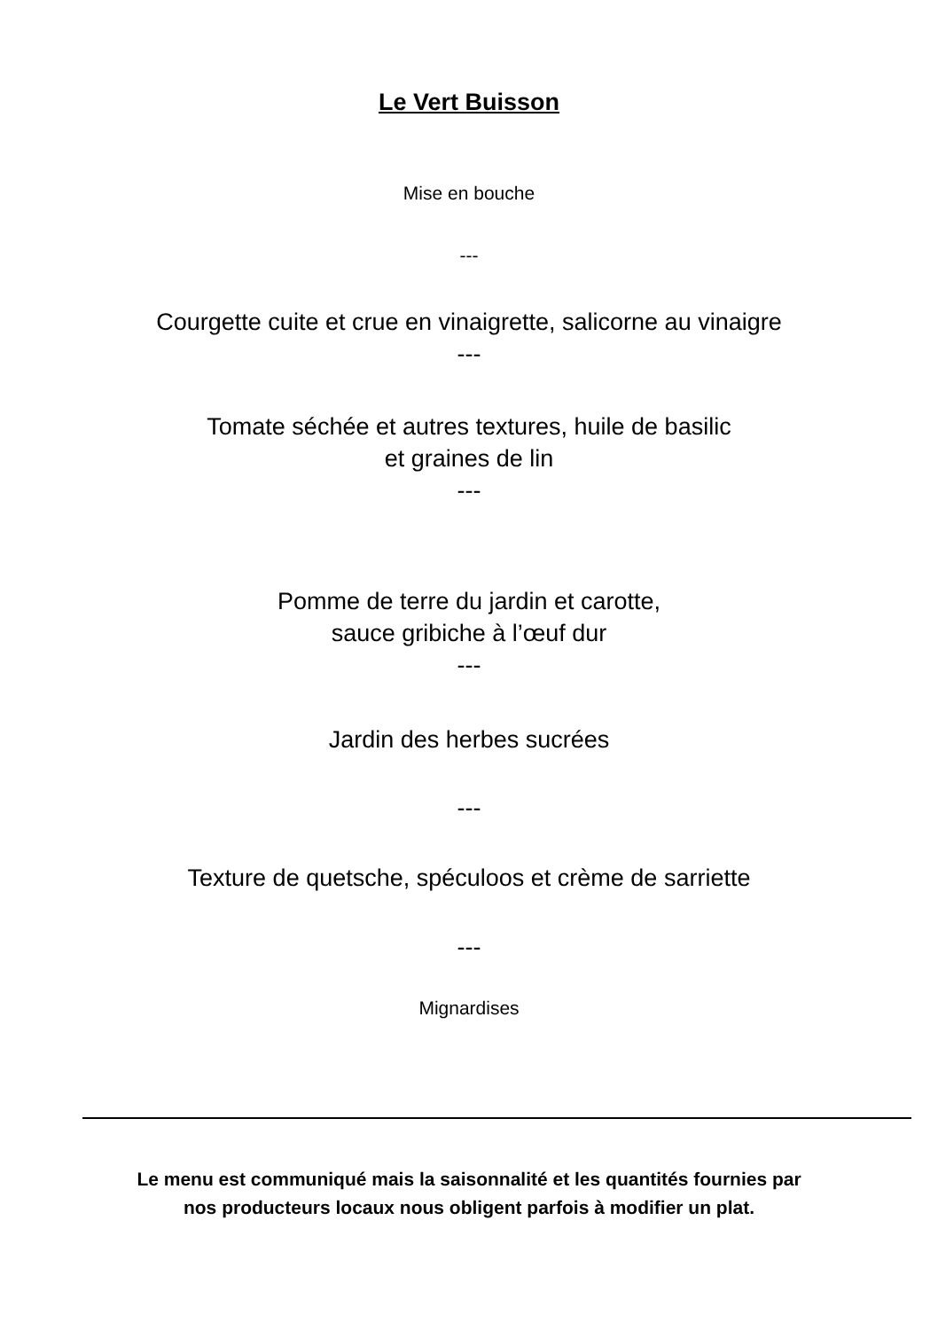Le Vert Buisson
Mise en bouche
---
Courgette cuite et crue en vinaigrette, salicorne au vinaigre
---
Tomate séchée et autres textures, huile de basilic
et graines de lin
---
Pomme de terre du jardin et carotte,
sauce gribiche à l’œuf dur
---
Jardin des herbes sucrées
---
Texture de quetsche, spéculoos et crème de sarriette
---
Mignardises
Le menu est communiqué mais la saisonnalité et les quantités fournies par
nos producteurs locaux nous obligent parfois à modifier un plat.